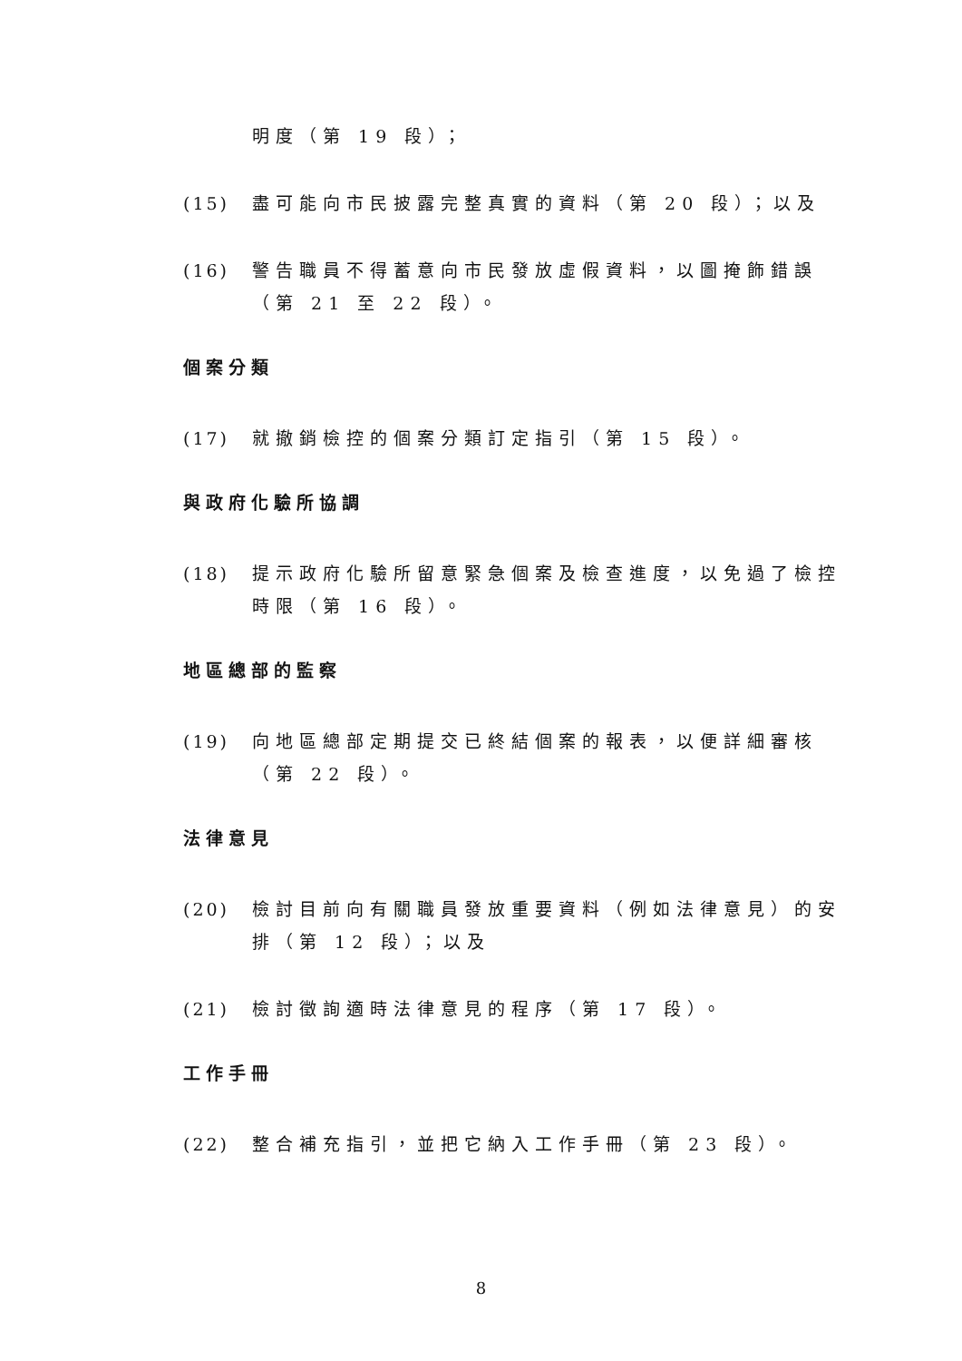明度（第 19 段）；
(15) 盡可能向市民披露完整真實的資料（第 20 段）；以及
(16) 警告職員不得蓄意向市民發放虛假資料，以圖掩飾錯誤（第 21 至 22 段）。
個案分類
(17) 就撤銷檢控的個案分類訂定指引（第 15 段）。
與政府化驗所協調
(18) 提示政府化驗所留意緊急個案及檢查進度，以免過了檢控時限（第 16 段）。
地區總部的監察
(19) 向地區總部定期提交已終結個案的報表，以便詳細審核（第 22 段）。
法律意見
(20) 檢討目前向有關職員發放重要資料（例如法律意見）的安排（第 12 段）；以及
(21) 檢討徵詢適時法律意見的程序（第 17 段）。
工作手冊
(22) 整合補充指引，並把它納入工作手冊（第 23 段）。
8